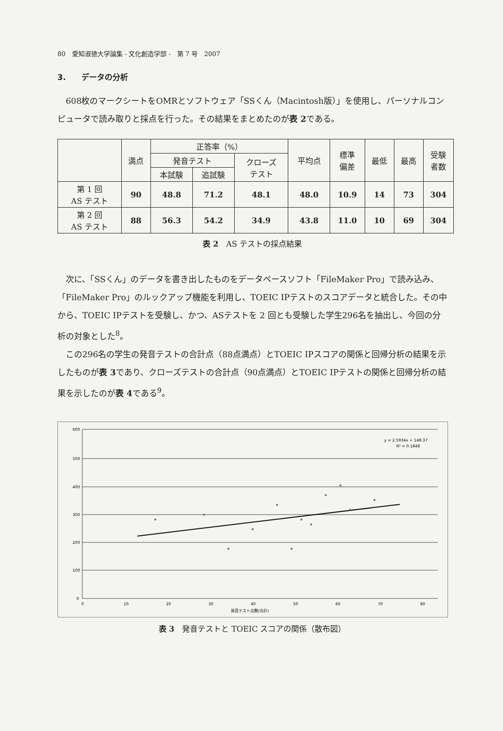80　愛知淑徳大学論集 - 文化創造学部 -　第 7 号　2007
3.　　データの分析
608枚のマークシートをOMRとソフトウェア「SSくん（Macintosh版）」を使用し、パーソナルコンピュータで読み取りと採点を行った。その結果をまとめたのが表 2である。
| | 満点 | 正答率（%） | | | 平均点 | 標準 偏差 | 最低 | 最高 | 受験 者数 |
| --- | --- | --- | --- | --- | --- | --- | --- | --- | --- |
| | | 発音テスト | | クローズ テスト | | | | | |
| | | 本試験 | 追試験 | | | | | | |
| 第 1 回 AS テスト | 90 | 48.8 | 71.2 | 48.1 | 48.0 | 10.9 | 14 | 73 | 304 |
| 第 2 回 AS テスト | 88 | 56.3 | 54.2 | 34.9 | 43.8 | 11.0 | 10 | 69 | 304 |
表 2　AS テストの採点結果
次に、「SSくん」のデータを書き出したものをデータベースソフト「FileMaker Pro」で読み込み、「FileMaker Pro」のルックアップ機能を利用し、TOEIC IPテストのスコアデータと統合した。その中から、TOEIC IPテストを受験し、かつ、ASテストを 2 回とも受験した学生296名を抽出し、今回の分析の対象とした<sup>8</sup>。
この296名の学生の発音テストの合計点（88点満点）とTOEIC IPスコアの関係と回帰分析の結果を示したものが表 3であり、クローズテストの合計点（90点満点）とTOEIC IPテストの関係と回帰分析の結果を示したのが表 4である<sup>9</sup>。
600
500
400
300
200
100
0
0
10
20
30
40
50
60
70
80
発音テスト点数(合計)
y = 2.5934x + 148.37
R² = 0.1848
表 3　発音テストと TOEIC スコアの関係（散布図）